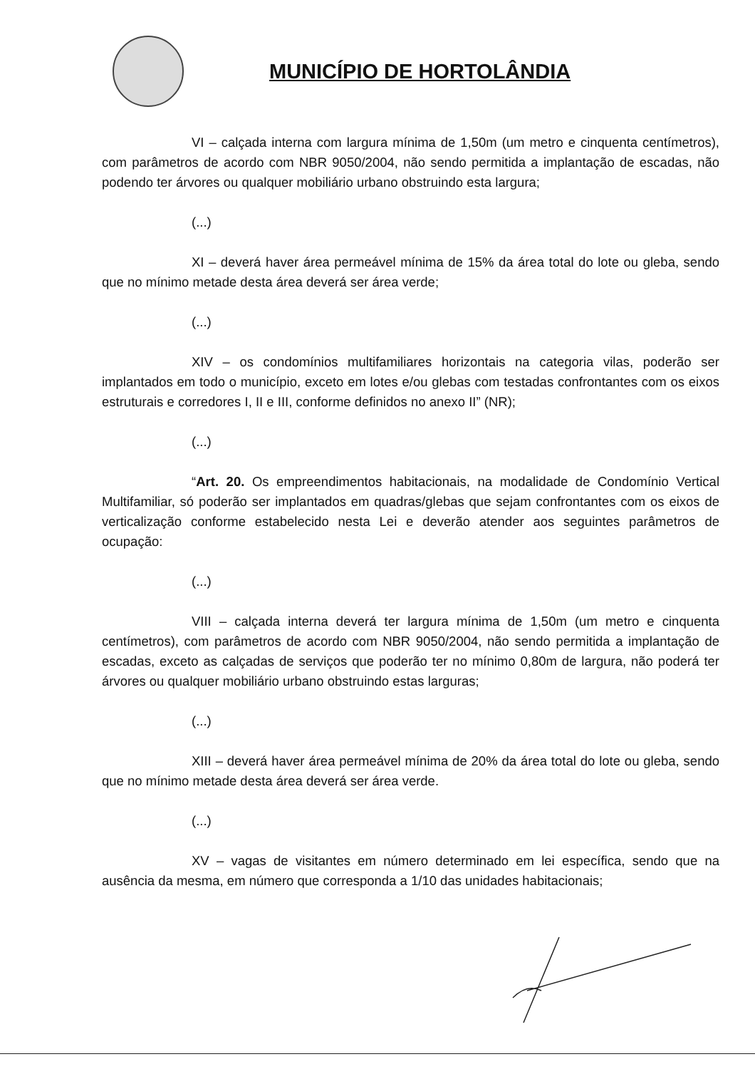MUNICÍPIO DE HORTOLÂNDIA
VI – calçada interna com largura mínima de 1,50m (um metro e cinquenta centímetros), com parâmetros de acordo com NBR 9050/2004, não sendo permitida a implantação de escadas, não podendo ter árvores ou qualquer mobiliário urbano obstruindo esta largura;
(...)
XI – deverá haver área permeável mínima de 15% da área total do lote ou gleba, sendo que no mínimo metade desta área deverá ser área verde;
(...)
XIV – os condomínios multifamiliares horizontais na categoria vilas, poderão ser implantados em todo o município, exceto em lotes e/ou glebas com testadas confrontantes com os eixos estruturais e corredores I, II e III, conforme definidos no anexo II” (NR);
(...)
“Art. 20. Os empreendimentos habitacionais, na modalidade de Condomínio Vertical Multifamiliar, só poderão ser implantados em quadras/glebas que sejam confrontantes com os eixos de verticalização conforme estabelecido nesta Lei e deverão atender aos seguintes parâmetros de ocupação:
(...)
VIII – calçada interna deverá ter largura mínima de 1,50m (um metro e cinquenta centímetros), com parâmetros de acordo com NBR 9050/2004, não sendo permitida a implantação de escadas, exceto as calçadas de serviços que poderão ter no mínimo 0,80m de largura, não poderá ter árvores ou qualquer mobiliário urbano obstruindo estas larguras;
(...)
XIII – deverá haver área permeável mínima de 20% da área total do lote ou gleba, sendo que no mínimo metade desta área deverá ser área verde.
(...)
XV – vagas de visitantes em número determinado em lei específica, sendo que na ausência da mesma, em número que corresponda a 1/10 das unidades habitacionais;